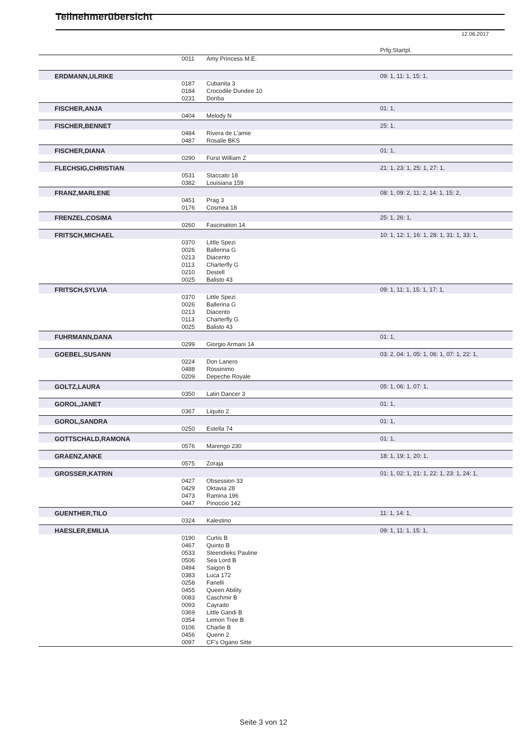Teilnehmerübersicht
12.06.2017
| | | | Prfg:Startpl. |
| | 0011 | Amy Princess M.E. | |
| ERDMANN,ULRIKE | | | 09: 1, 11: 1, 15: 1, |
| | 0187 | Cubanita 3 | |
| | 0184 | Crocodile Dundee 10 | |
| | 0231 | Doriba | |
| FISCHER,ANJA | | | 01: 1, |
| | 0404 | Melody N | |
| FISCHER,BENNET | | | 25: 1, |
| | 0484 | Rivera de L'amie | |
| | 0487 | Rosalie BKS | |
| FISCHER,DIANA | | | 01: 1, |
| | 0290 | Fürst William Z | |
| FLECHSIG,CHRISTIAN | | | 21: 1, 23: 1, 25: 1, 27: 1, |
| | 0531 | Staccato 18 | |
| | 0382 | Louisiana 159 | |
| FRANZ,MARLENE | | | 08: 1, 09: 2, 11: 2, 14: 1, 15: 2, |
| | 0451 | Prag 3 | |
| | 0176 | Cosmea 18 | |
| FRENZEL,COSIMA | | | 25: 1, 26: 1, |
| | 0260 | Fascination 14 | |
| FRITSCH,MICHAEL | | | 10: 1, 12: 1, 16: 1, 28: 1, 31: 1, 33: 1, |
| | 0370 | Little Spezi | |
| | 0026 | Ballerina G | |
| | 0213 | Diacento | |
| | 0113 | Charterfly G | |
| | 0210 | Destell | |
| | 0025 | Balisto 43 | |
| FRITSCH,SYLVIA | | | 09: 1, 11: 1, 15: 1, 17: 1, |
| | 0370 | Little Spezi | |
| | 0026 | Ballerina G | |
| | 0213 | Diacento | |
| | 0113 | Charterfly G | |
| | 0025 | Balisto 43 | |
| FUHRMANN,DANA | | | 01: 1, |
| | 0299 | Giorgio Armani 14 | |
| GOEBEL,SUSANN | | | 03: 2, 04: 1, 05: 1, 06: 1, 07: 1, 22: 1, |
| | 0224 | Don Lanero | |
| | 0488 | Rossinimo | |
| | 0209 | Depeche Royale | |
| GOLTZ,LAURA | | | 05: 1, 06: 1, 07: 1, |
| | 0350 | Latin Dancer 3 | |
| GOROL,JANET | | | 01: 1, |
| | 0367 | Liquito 2 | |
| GOROL,SANDRA | | | 01: 1, |
| | 0250 | Estella 74 | |
| GOTTSCHALD,RAMONA | | | 01: 1, |
| | 0576 | Marengo 230 | |
| GRAENZ,ANKE | | | 18: 1, 19: 1, 20: 1, |
| | 0575 | Zoraja | |
| GROSSER,KATRIN | | | 01: 1, 02: 1, 21: 1, 22: 1, 23: 1, 24: 1, |
| | 0427 | Obsession 33 | |
| | 0429 | Oktavia 28 | |
| | 0473 | Ramina 196 | |
| | 0447 | Pinoccio 142 | |
| GUENTHER,TILO | | | 11: 1, 14: 1, |
| | 0324 | Kalestino | |
| HAESLER,EMILIA | | | 09: 1, 11: 1, 15: 1, |
| | 0190 | Curtis B | |
| | 0467 | Quinto B | |
| | 0533 | Steendieks Pauline | |
| | 0506 | Sea Lord B | |
| | 0494 | Saigon B | |
| | 0383 | Luca 172 | |
| | 0258 | Fanelli | |
| | 0455 | Queen Ability | |
| | 0083 | Caschmir B | |
| | 0093 | Cayrado | |
| | 0369 | Little Gandi B | |
| | 0354 | Lemon Tree B | |
| | 0106 | Charlie B | |
| | 0456 | Quenn 2 | |
| | 0097 | CF's Ogano Sitte | |
Seite 3 von 12